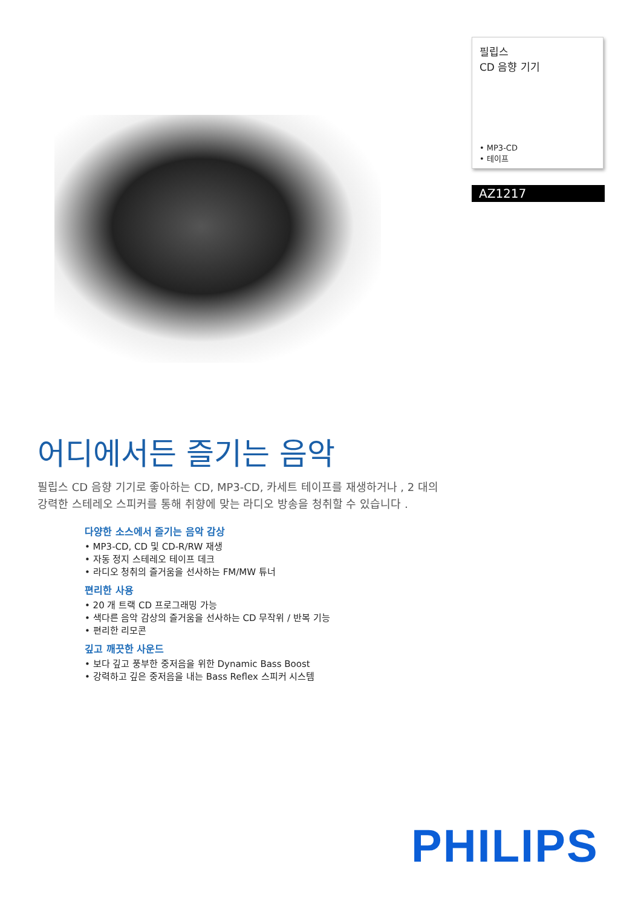필립스
CD 음향 기기
• MP3-CD
• 테이프
AZ1217
어디에서든 즐기는 음악
필립스 CD 음향 기기로 좋아하는 CD, MP3-CD, 카세트 테이프를 재생하거나 , 2 대의 강력한 스테레오 스피커를 통해 취향에 맞는 라디오 방송을 청취할 수 있습니다 .
다양한 소스에서 즐기는 음악 감상
• MP3-CD, CD 및 CD-R/RW 재생
• 자동 정지 스테레오 테이프 데크
• 라디오 청취의 즐거움을 선사하는 FM/MW 튜너
편리한 사용
• 20 개 트랙 CD 프로그래밍 가능
• 색다른 음악 감상의 즐거움을 선사하는 CD 무작위 / 반복 기능
• 편리한 리모콘
깊고 깨끗한 사운드
• 보다 깊고 풍부한 중저음을 위한 Dynamic Bass Boost
• 강력하고 깊은 중저음을 내는 Bass Reflex 스피커 시스템
PHILIPS